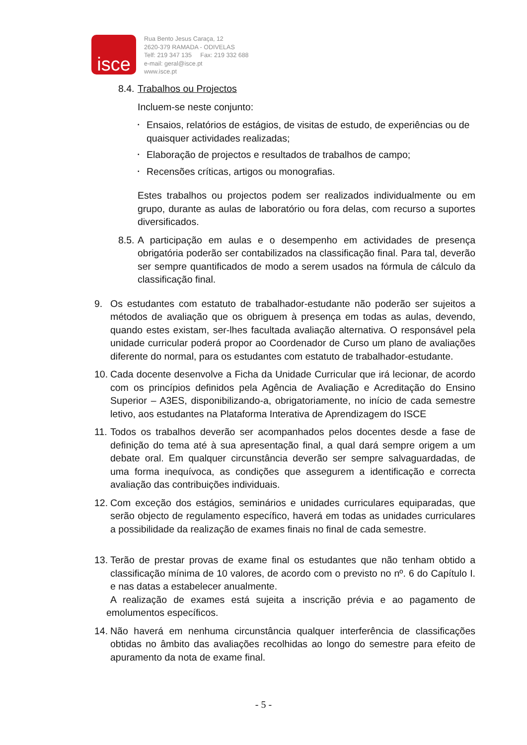isce
Rua Bento Jesus Caraça, 12
2620-379 RAMADA - ODIVELAS
Telf: 219 347 135 Fax: 219 332 688
e-mail: geral@isce.pt
www.isce.pt
8.4. Trabalhos ou Projectos
Incluem-se neste conjunto:
▪ Ensaios, relatórios de estágios, de visitas de estudo, de experiências ou de quaisquer actividades realizadas;
▪ Elaboração de projectos e resultados de trabalhos de campo;
▪ Recensões críticas, artigos ou monografias.
Estes trabalhos ou projectos podem ser realizados individualmente ou em grupo, durante as aulas de laboratório ou fora delas, com recurso a suportes diversificados.
8.5. A participação em aulas e o desempenho em actividades de presença obrigatória poderão ser contabilizados na classificação final. Para tal, deverão ser sempre quantificados de modo a serem usados na fórmula de cálculo da classificação final.
9. Os estudantes com estatuto de trabalhador-estudante não poderão ser sujeitos a métodos de avaliação que os obriguem à presença em todas as aulas, devendo, quando estes existam, ser-lhes facultada avaliação alternativa. O responsável pela unidade curricular poderá propor ao Coordenador de Curso um plano de avaliações diferente do normal, para os estudantes com estatuto de trabalhador-estudante.
10. Cada docente desenvolve a Ficha da Unidade Curricular que irá lecionar, de acordo com os princípios definidos pela Agência de Avaliação e Acreditação do Ensino Superior – A3ES, disponibilizando-a, obrigatoriamente, no início de cada semestre letivo, aos estudantes na Plataforma Interativa de Aprendizagem do ISCE
11. Todos os trabalhos deverão ser acompanhados pelos docentes desde a fase de definição do tema até à sua apresentação final, a qual dará sempre origem a um debate oral. Em qualquer circunstância deverão ser sempre salvaguardadas, de uma forma inequívoca, as condições que assegurem a identificação e correcta avaliação das contribuições individuais.
12. Com exceção dos estágios, seminários e unidades curriculares equiparadas, que serão objecto de regulamento específico, haverá em todas as unidades curriculares a possibilidade da realização de exames finais no final de cada semestre.
13. Terão de prestar provas de exame final os estudantes que não tenham obtido a classificação mínima de 10 valores, de acordo com o previsto no nº. 6 do Capítulo I. e nas datas a estabelecer anualmente.
A realização de exames está sujeita a inscrição prévia e ao pagamento de emolumentos específicos.
14. Não haverá em nenhuma circunstância qualquer interferência de classificações obtidas no âmbito das avaliações recolhidas ao longo do semestre para efeito de apuramento da nota de exame final.
- 5 -